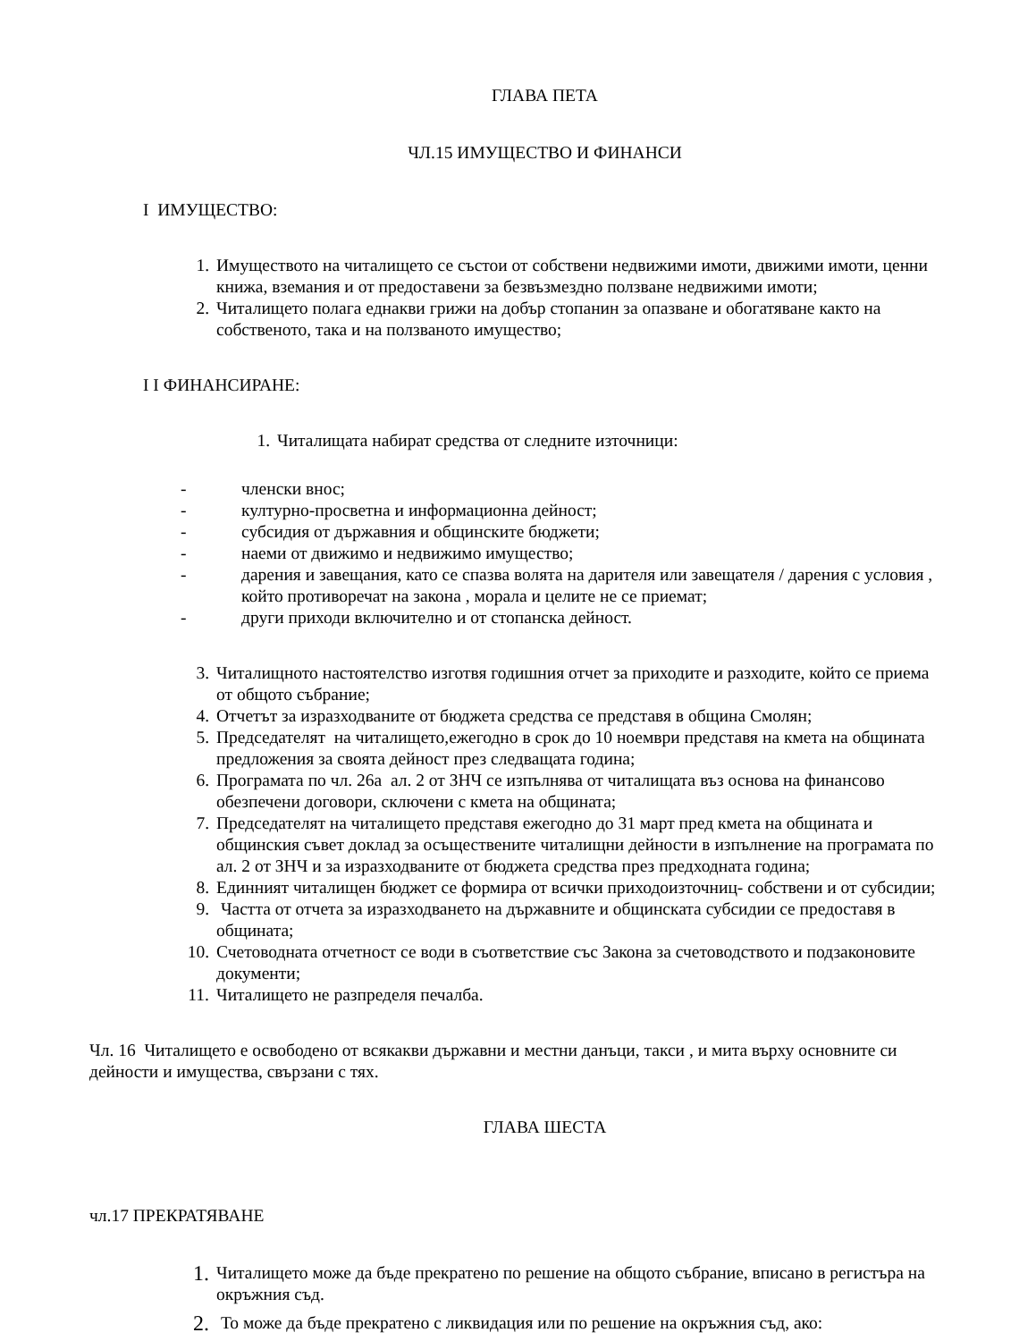ГЛАВА ПЕТА
ЧЛ.15 ИМУЩЕСТВО И ФИНАНСИ
I ИМУЩЕСТВО:
1. Имуществото на читалището се състои от собствени недвижими имоти, движими имоти, ценни книжа, вземания и от предоставени за безвъзмездно ползване недвижими имоти;
2. Читалището полага еднакви грижи на добър стопанин за опазване и обогатяване както на собственото, така и на ползваното имущество;
I I ФИНАНСИРАНЕ:
1. Читалищата набират средства от следните източници:
- членски внос;
- културно-просветна и информационна дейност;
- субсидия от държавния и общинските бюджети;
- наеми от движимо и недвижимо имущество;
- дарения и завещания, като се спазва волята на дарителя или завещателя / дарения с условия , който противоречат на закона , морала и целите не се приемат;
- други приходи включително и от стопанска дейност.
3. Читалищното настоятелство изготвя годишния отчет за приходите и разходите, който се приема от общото събрание;
4. Отчетът за изразходваните от бюджета средства се представя в община Смолян;
5. Председателят на читалището,ежегодно в срок до 10 ноември представя на кмета на общината предложения за своята дейност през следващата година;
6. Програмата по чл. 26а ал. 2 от ЗНЧ се изпълнява от читалищата въз основа на финансово обезпечени договори, сключени с кмета на общината;
7. Председателят на читалището представя ежегодно до 31 март пред кмета на общината и общинския съвет доклад за осъществените читалищни дейности в изпълнение на програмата по ал. 2 от ЗНЧ и за изразходваните от бюджета средства през предходната година;
8. Единният читалищен бюджет се формира от всички приходоизточниц- собствени и от субсидии;
9. Частта от отчета за изразходването на държавните и общинската субсидии се предоставя в общината;
10. Счетоводната отчетност се води в съответствие със Закона за счетоводството и подзаконовите документи;
11. Читалището не разпределя печалба.
Чл. 16 Читалището е освободено от всякакви държавни и местни данъци, такси , и мита върху основните си дейности и имущества, свързани с тях.
ГЛАВА ШЕСТА
чл.17 ПРЕКРАТЯВАНЕ
1. Читалището може да бъде прекратено по решение на общото събрание, вписано в регистъра на окръжния съд.
2. То може да бъде прекратено с ликвидация или по решение на окръжния съд, ако: